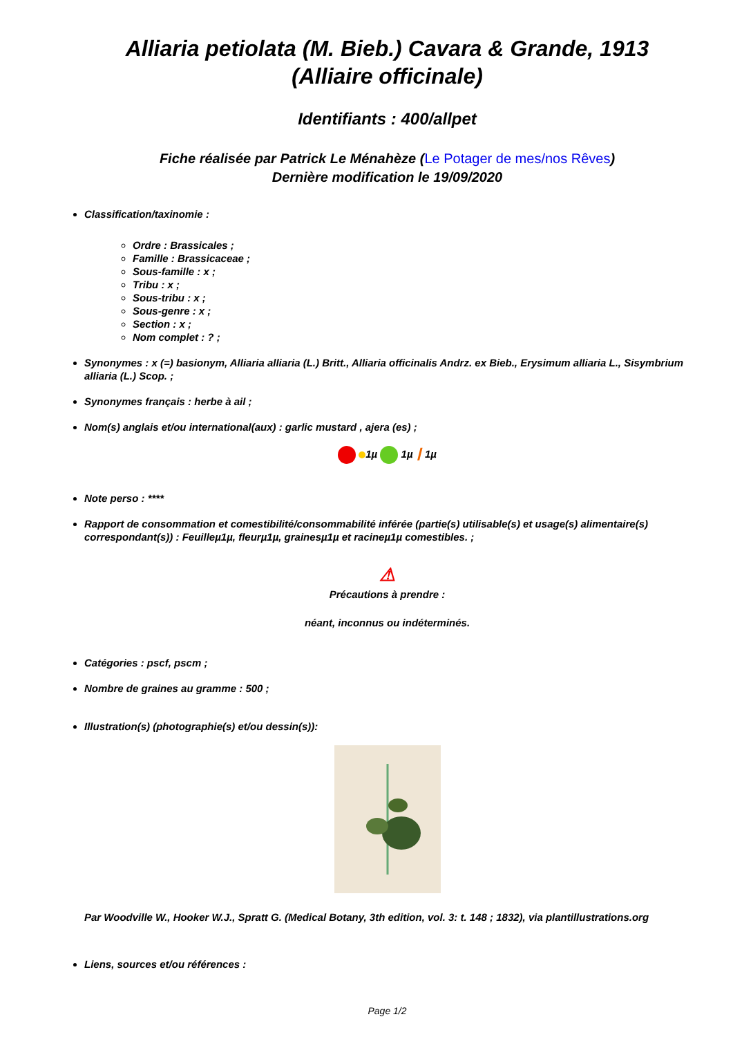Alliaria petiolata (M. Bieb.) Cavara & Grande, 1913
(Alliaire officinale)
Identifiants : 400/allpet
Fiche réalisée par Patrick Le Ménahèze (Le Potager de mes/nos Rêves)
Dernière modification le 19/09/2020
Classification/taxinomie :
Ordre : Brassicales ;
Famille : Brassicaceae ;
Sous-famille : x ;
Tribu : x ;
Sous-tribu : x ;
Sous-genre : x ;
Section : x ;
Nom complet : ? ;
Synonymes : x (=) basionym, Alliaria alliaria (L.) Britt., Alliaria officinalis Andrz. ex Bieb., Erysimum alliaria L., Sisymbrium alliaria (L.) Scop. ;
Synonymes français : herbe à ail ;
Nom(s) anglais et/ou international(aux) : garlic mustard , ajera (es) ;
1µ 1µ ┃ 1µ
Note perso : ****
Rapport de consommation et comestibilité/consommabilité inférée (partie(s) utilisable(s) et usage(s) alimentaire(s) correspondant(s)) : Feuilleµ1µ, fleurµ1µ, grainesµ1µ et racineµ1µ comestibles. ;
⚠
Précautions à prendre :
néant, inconnus ou indéterminés.
Catégories : pscf, pscm ;
Nombre de graines au gramme : 500 ;
Illustration(s) (photographie(s) et/ou dessin(s)):
Par Woodville W., Hooker W.J., Spratt G. (Medical Botany, 3th edition, vol. 3: t. 148 ; 1832), via plantillustrations.org
Liens, sources et/ou références :
Page 1/2